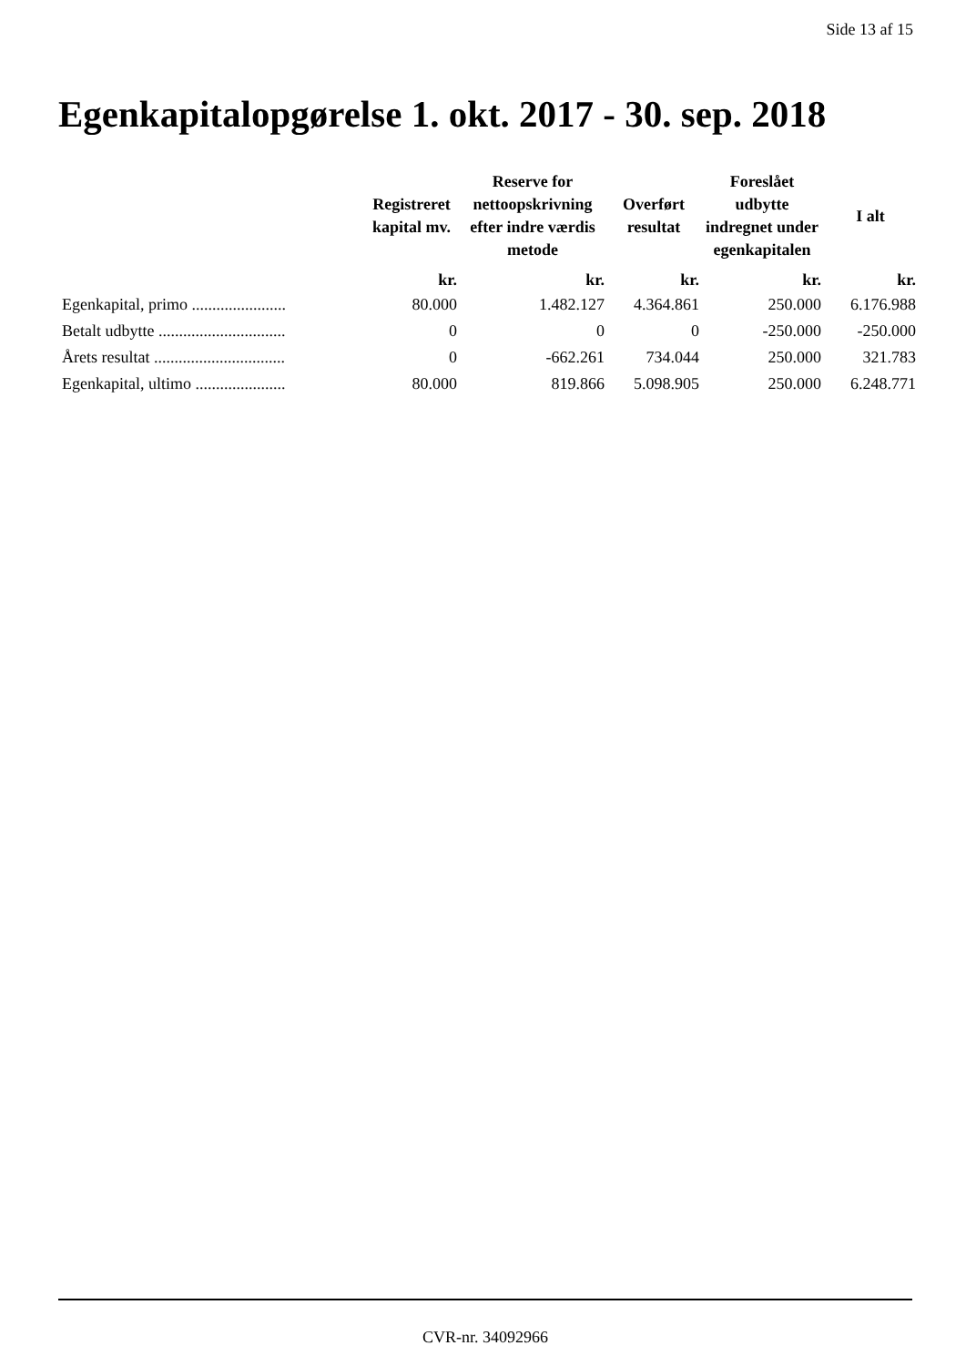Side 13 af 15
Egenkapitalopgørelse 1. okt. 2017 - 30. sep. 2018
| | Registreret kapital mv. | Reserve for nettoopskrivning efter indre værdis metode | Overført resultat | Foreslået udbytte indregnet under egenkapitalen | I alt |
| --- | --- | --- | --- | --- | --- |
| | kr. | kr. | kr. | kr. | kr. |
| Egenkapital, primo ....................... | 80.000 | 1.482.127 | 4.364.861 | 250.000 | 6.176.988 |
| Betalt udbytte ............................... | 0 | 0 | 0 | -250.000 | -250.000 |
| Årets resultat ................................ | 0 | -662.261 | 734.044 | 250.000 | 321.783 |
| Egenkapital, ultimo ...................... | 80.000 | 819.866 | 5.098.905 | 250.000 | 6.248.771 |
CVR-nr. 34092966